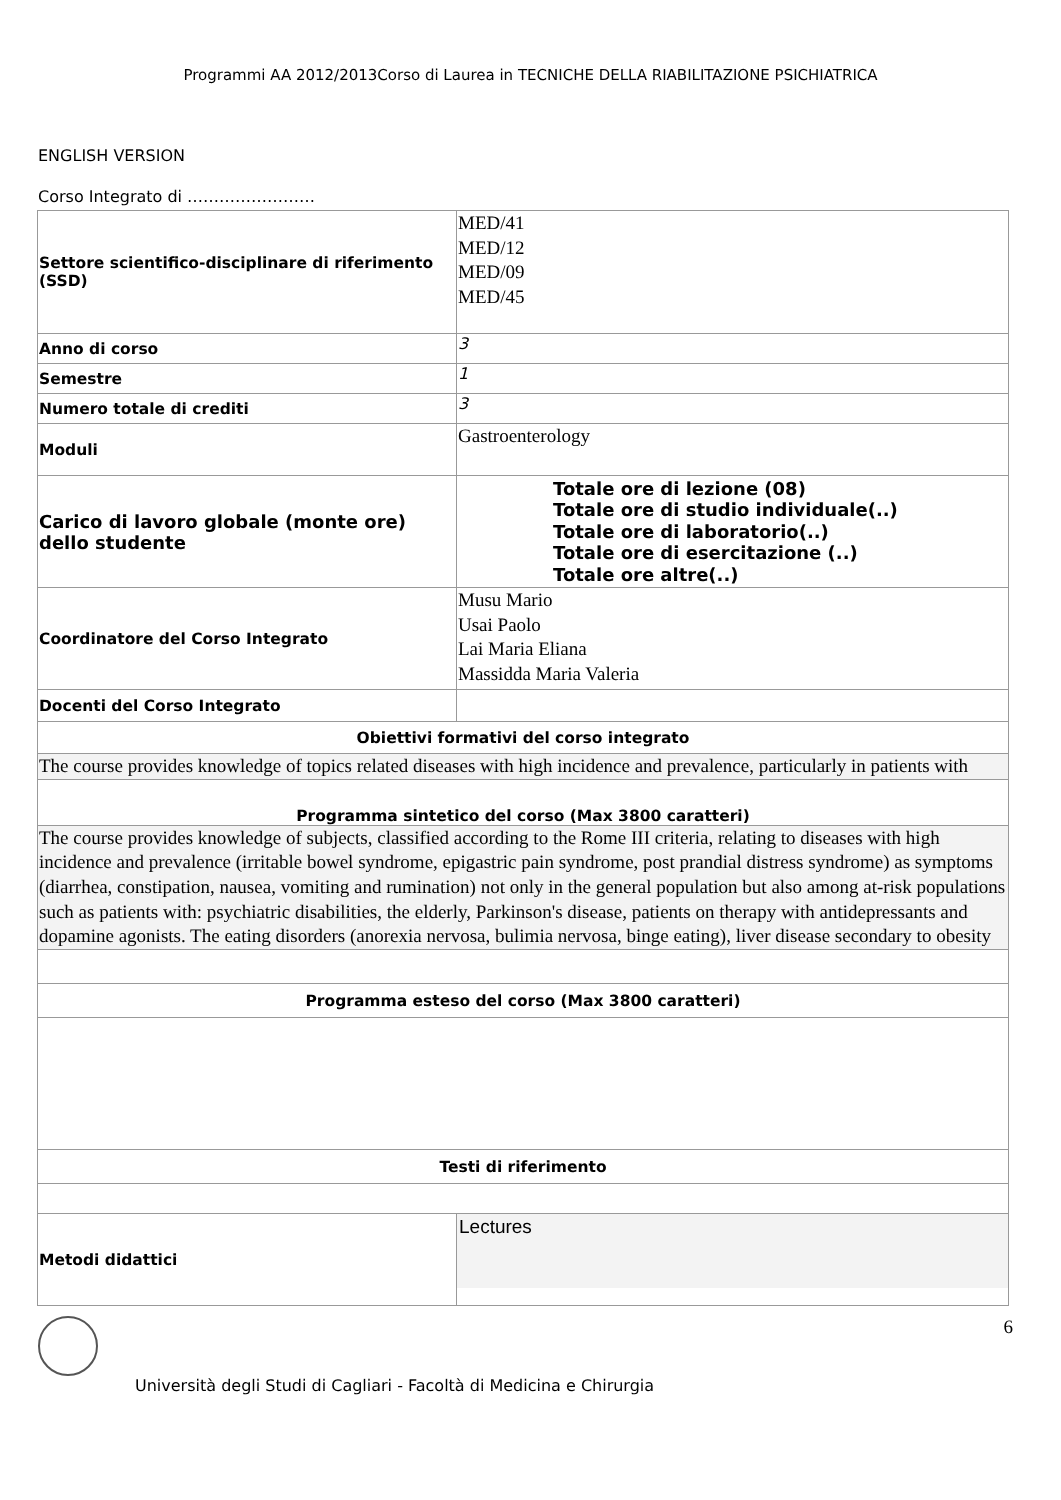Programmi AA 2012/2013Corso di Laurea in TECNICHE DELLA RIABILITAZIONE PSICHIATRICA
ENGLISH VERSION
Corso Integrato di ……………………
| Settore scientifico-disciplinare di riferimento (SSD) | MED/41 MED/12 MED/09 MED/45 |
| Anno di corso | 3 |
| Semestre | 1 |
| Numero totale di crediti | 3 |
| Moduli | Gastroenterology |
| Carico di lavoro globale (monte ore) dello studente | Totale ore di lezione (08) Totale ore di studio individuale(..) Totale ore di laboratorio(..) Totale ore di esercitazione (..) Totale ore altre(..) |
| Coordinatore del Corso Integrato | Musu Mario Usai Paolo Lai Maria Eliana Massidda Maria Valeria |
| Docenti del Corso Integrato | |
| Obiettivi formativi del corso integrato | |
| The course provides knowledge of topics related diseases with high incidence and prevalence, particularly in patients with | |
| Programma sintetico del corso (Max 3800 caratteri) | |
| The course provides knowledge of subjects, classified according to the Rome III criteria, relating to diseases with high incidence and prevalence (irritable bowel syndrome, epigastric pain syndrome, post prandial distress syndrome) as symptoms (diarrhea, constipation, nausea, vomiting and rumination) not only in the general population but also among at-risk populations such as patients with: psychiatric disabilities, the elderly, Parkinson's disease, patients on therapy with antidepressants and dopamine agonists. The eating disorders (anorexia nervosa, bulimia nervosa, binge eating), liver disease secondary to obesity | |
| Programma esteso del corso (Max 3800 caratteri) | |
| Testi di riferimento | |
| Metodi didattici | Lectures |
6
Università degli Studi di Cagliari - Facoltà di Medicina e Chirurgia